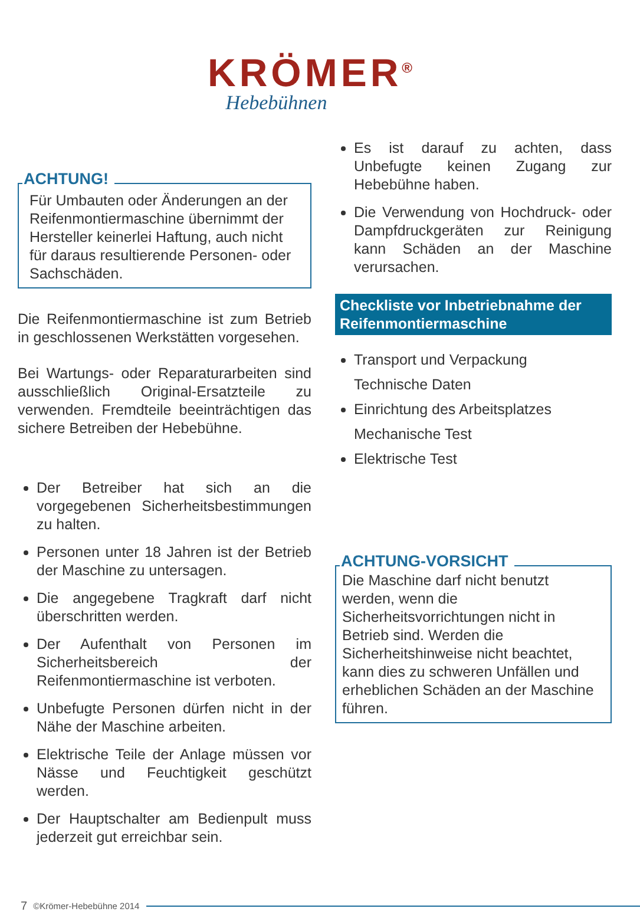KRÖMER<sup>®</sup>
Hebebühnen
ACHTUNG!
Für Umbauten oder Änderungen an der Reifenmontiermaschine übernimmt der Hersteller keinerlei Haftung, auch nicht für daraus resultierende Personen- oder Sachschäden.
Die Reifenmontiermaschine ist zum Betrieb in geschlossenen Werkstätten vorgesehen.
Bei Wartungs- oder Reparaturarbeiten sind ausschließlich Original-Ersatzteile zu verwenden. Fremdteile beeinträchtigen das sichere Betreiben der Hebebühne.
Der Betreiber hat sich an die vorgegebenen Sicherheitsbestimmungen zu halten.
Personen unter 18 Jahren ist der Betrieb der Maschine zu untersagen.
Die angegebene Tragkraft darf nicht überschritten werden.
Der Aufenthalt von Personen im Sicherheitsbereich der Reifenmontiermaschine ist verboten.
Unbefugte Personen dürfen nicht in der Nähe der Maschine arbeiten.
Elektrische Teile der Anlage müssen vor Nässe und Feuchtigkeit geschützt werden.
Der Hauptschalter am Bedienpult muss jederzeit gut erreichbar sein.
Es ist darauf zu achten, dass Unbefugte keinen Zugang zur Hebebühne haben.
Die Verwendung von Hochdruck- oder Dampfdruckgeräten zur Reinigung kann Schäden an der Maschine verursachen.
Checkliste vor Inbetriebnahme der Reifenmontiermaschine
Transport und Verpackung
Technische Daten
Einrichtung des Arbeitsplatzes
Mechanische Test
Elektrische Test
ACHTUNG-VORSICHT
Die Maschine darf nicht benutzt werden, wenn die Sicherheitsvorrichtungen nicht in Betrieb sind. Werden die Sicherheitshinweise nicht beachtet, kann dies zu schweren Unfällen und erheblichen Schäden an der Maschine führen.
7 ©Krömer-Hebebühne 2014